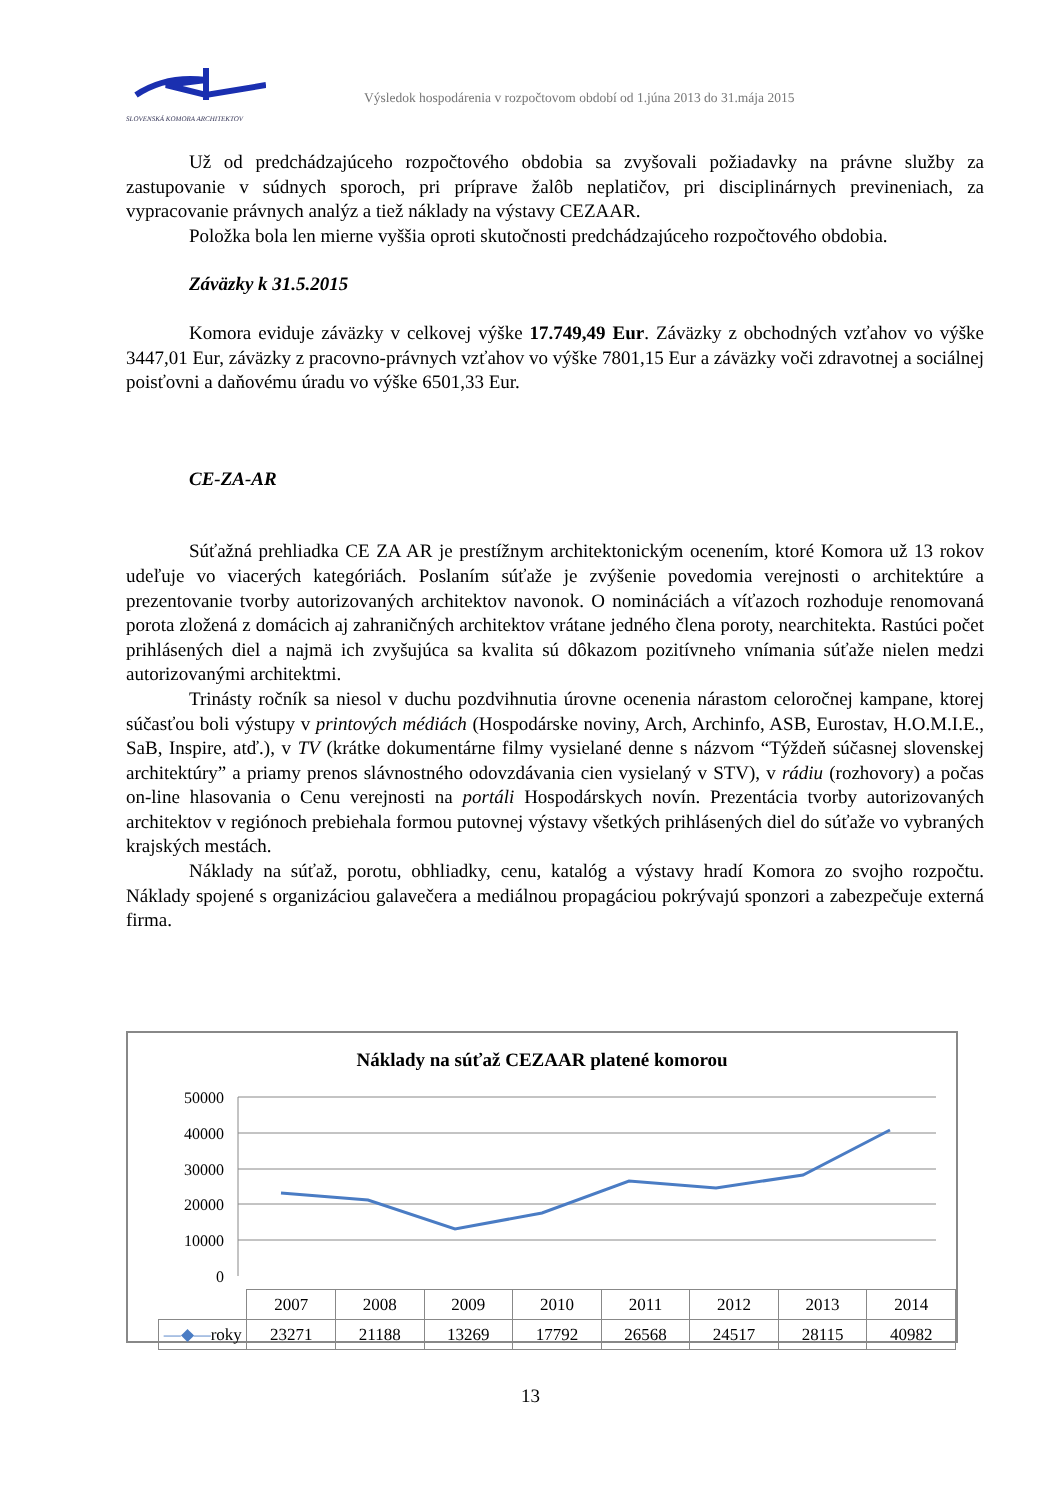SLOVENSKÁ KOMORA ARCHITEKTOV
Výsledok hospodárenia v rozpočtovom období od 1.júna 2013 do 31.mája 2015
Už od predchádzajúceho rozpočtového obdobia sa zvyšovali požiadavky na právne služby za zastupovanie v súdnych sporoch, pri príprave žalôb neplatičov, pri disciplinárnych previneniach, za vypracovanie právnych analýz a tiež náklady na výstavy CEZAAR.
Položka bola len mierne vyššia oproti skutočnosti predchádzajúceho rozpočtového obdobia.
Záväzky k 31.5.2015
Komora eviduje záväzky v celkovej výške 17.749,49 Eur. Záväzky z obchodných vzťahov vo výške 3447,01 Eur, záväzky z pracovno-právnych vzťahov vo výške 7801,15 Eur a záväzky voči zdravotnej a sociálnej poisťovni a daňovému úradu vo výške 6501,33 Eur.
CE-ZA-AR
Súťažná prehliadka CE ZA AR je prestížnym architektonickým ocenením, ktoré Komora už 13 rokov udeľuje vo viacerých kategóriách. Poslaním súťaže je zvýšenie povedomia verejnosti o architektúre a prezentovanie tvorby autorizovaných architektov navonok. O nomináciách a víťazoch rozhoduje renomovaná porota zložená z domácich aj zahraničných architektov vrátane jedného člena poroty, nearchitekta. Rastúci počet prihlásených diel a najmä ich zvyšujúca sa kvalita sú dôkazom pozitívneho vnímania súťaže nielen medzi autorizovanými architektmi.
Trinásty ročník sa niesol v duchu pozdvihnutia úrovne ocenenia nárastom celoročnej kampane, ktorej súčasťou boli výstupy v printových médiách (Hospodárske noviny, Arch, Archinfo, ASB, Eurostav, H.O.M.I.E., SaB, Inspire, atď.), v TV (krátke dokumentárne filmy vysielané denne s názvom “Týždeň súčasnej slovenskej architektúry” a priamy prenos slávnostného odovzdávania cien vysielaný v STV), v rádiu (rozhovory) a počas on-line hlasovania o Cenu verejnosti na portáli Hospodárskych novín. Prezentácia tvorby autorizovaných architektov v regiónoch prebiehala formou putovnej výstavy všetkých prihlásených diel do súťaže vo vybraných krajských mestách.
Náklady na súťaž, porotu, obhliadky, cenu, katalóg a výstavy hradí Komora zo svojho rozpočtu. Náklady spojené s organizáciou galavečera a mediálnou propagáciou pokrývajú sponzori a zabezpečuje externá firma.
Náklady na súťaž CEZAAR platené komorou
50000
40000
30000
20000
10000
0
| | 2007 | 2008 | 2009 | 2010 | 2011 | 2012 | 2013 | 2014 |
| —◆— roky | 23271 | 21188 | 13269 | 17792 | 26568 | 24517 | 28115 | 40982 |
13